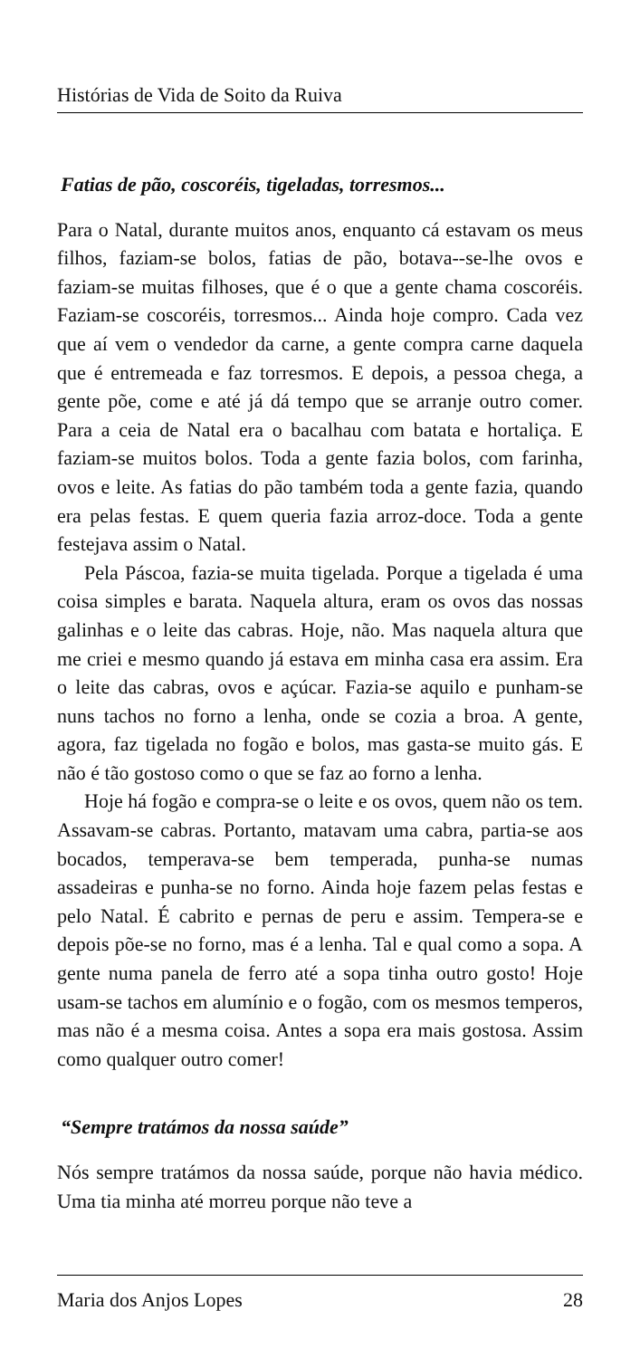Histórias de Vida de Soito da Ruiva
Fatias de pão, coscoréis, tigeladas, torresmos...
Para o Natal, durante muitos anos, enquanto cá estavam os meus filhos, faziam-se bolos, fatias de pão, botava--se-lhe ovos e faziam-se muitas filhoses, que é o que a gente chama coscoréis. Faziam-se coscoréis, torresmos... Ainda hoje compro. Cada vez que aí vem o vendedor da carne, a gente compra carne daquela que é entremeada e faz torresmos. E depois, a pessoa chega, a gente põe, come e até já dá tempo que se arranje outro comer. Para a ceia de Natal era o bacalhau com batata e hortaliça. E faziam-se muitos bolos. Toda a gente fazia bolos, com farinha, ovos e leite. As fatias do pão também toda a gente fazia, quando era pelas festas. E quem queria fazia arroz-doce. Toda a gente festejava assim o Natal.
Pela Páscoa, fazia-se muita tigelada. Porque a tigelada é uma coisa simples e barata. Naquela altura, eram os ovos das nossas galinhas e o leite das cabras. Hoje, não. Mas naquela altura que me criei e mesmo quando já estava em minha casa era assim. Era o leite das cabras, ovos e açúcar. Fazia-se aquilo e punham-se nuns tachos no forno a lenha, onde se cozia a broa. A gente, agora, faz tigelada no fogão e bolos, mas gasta-se muito gás. E não é tão gostoso como o que se faz ao forno a lenha.
Hoje há fogão e compra-se o leite e os ovos, quem não os tem. Assavam-se cabras. Portanto, matavam uma cabra, partia-se aos bocados, temperava-se bem temperada, punha-se numas assadeiras e punha-se no forno. Ainda hoje fazem pelas festas e pelo Natal. É cabrito e pernas de peru e assim. Tempera-se e depois põe-se no forno, mas é a lenha. Tal e qual como a sopa. A gente numa panela de ferro até a sopa tinha outro gosto! Hoje usam-se tachos em alumínio e o fogão, com os mesmos temperos, mas não é a mesma coisa. Antes a sopa era mais gostosa. Assim como qualquer outro comer!
“Sempre tratámos da nossa saúde”
Nós sempre tratámos da nossa saúde, porque não havia médico. Uma tia minha até morreu porque não teve a
Maria dos Anjos Lopes 28